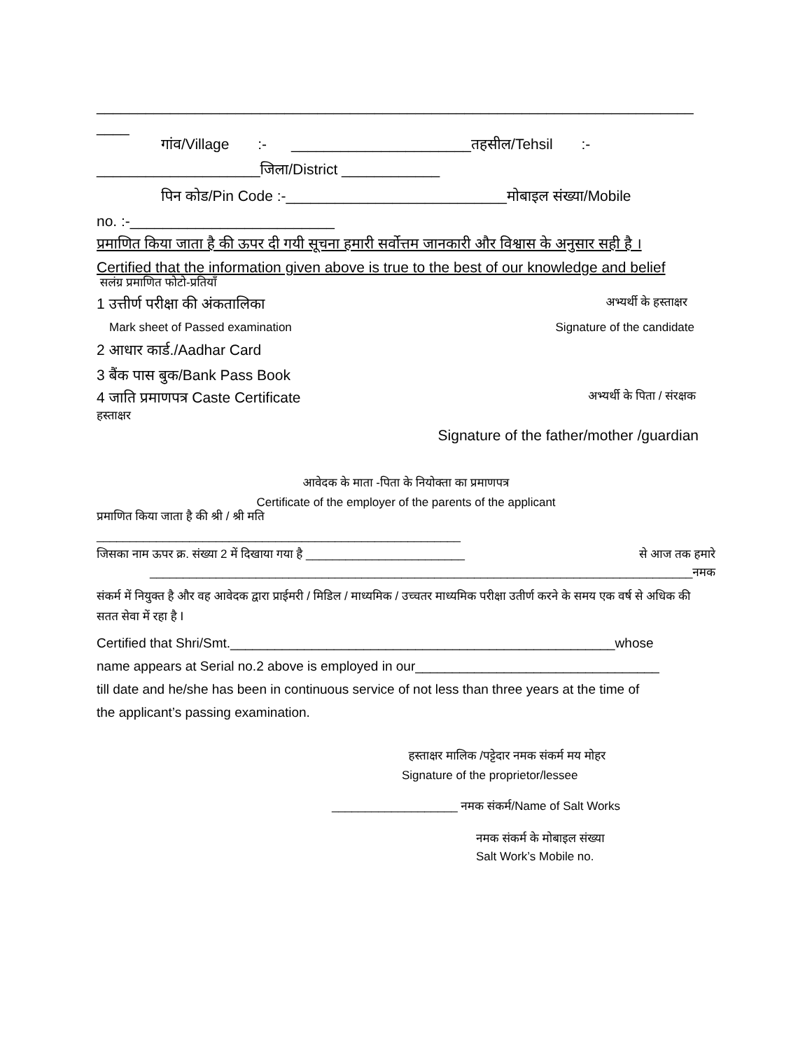_________________________________________________________________________
____
गांव/Village :- ______________________तहसील/Tehsil :-
____________________जिला/District ____________
पिन कोड/Pin Code :-___________________________मोबाइल संख्या/Mobile
no. :-_________________________
प्रमाणित किया जाता है की ऊपर दी गयी सूचना हमारी सर्वोत्तम जानकारी और विश्वास के अनुसार सही है ।
Certified that the information given above is true to the best of our knowledge and belief
सलंग्र प्रमाणित फोटो-प्रतियाँ
1 उत्तीर्ण परीक्षा की अंकतालिका अभ्यर्थी के हस्ताक्षर
Mark sheet of Passed examination Signature of the candidate
2 आधार कार्ड./Aadhar Card
3 बैंक पास बुक/Bank Pass Book
4 जाति प्रमाणपत्र Caste Certificate अभ्यर्थी के पिता / संरक्षक
हस्ताक्षर
Signature of the father/mother /guardian
आवेदक के माता -पिता के नियोक्ता का प्रमाणपत्र
Certificate of the employer of the parents of the applicant
प्रमाणित किया जाता है की श्री / श्री मति
_______________________________________________________
जिसका नाम ऊपर क्र. संख्या 2 में दिखाया गया है ________________________ से आज तक हमारे
__________________________________________________________________________________नमक
संकर्म में नियुक्त है और वह आवेदक द्वारा प्राईमरी / मिडिल / माध्यमिक / उच्चतर माध्यमिक परीक्षा उतीर्ण करने के समय एक वर्ष से अधिक की सतत सेवा में रहा है I
Certified that Shri/Smt.____________________________________________________whose
name appears at Serial no.2 above is employed in our_________________________________
till date and he/she has been in continuous service of not less than three years at the time of
the applicant’s passing examination.
हस्ताक्षर मालिक /पट्टेदार नमक संकर्म मय मोहर
Signature of the proprietor/lessee
___________________ नमक संकर्म/Name of Salt Works
नमक संकर्म के मोबाइल संख्या
Salt Work’s Mobile no.